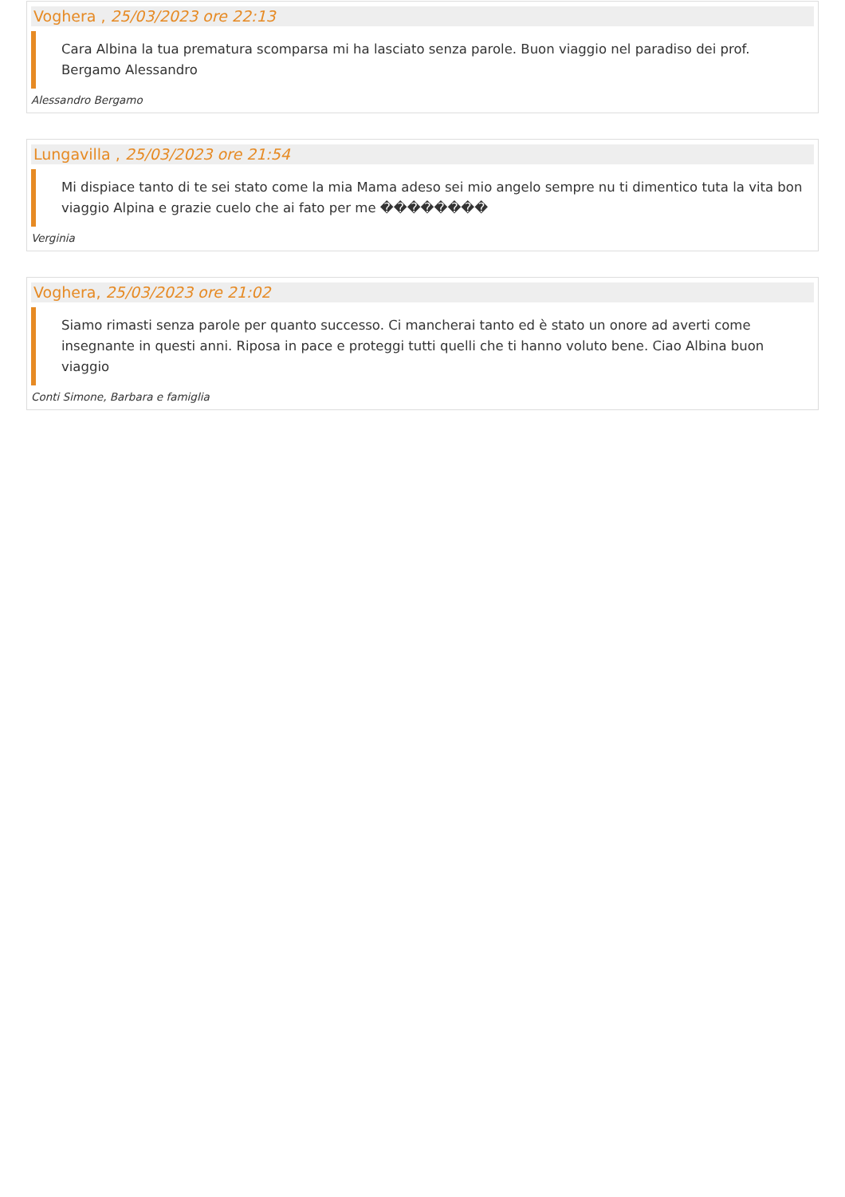Voghera , 25/03/2023 ore 22:13
Cara Albina la tua prematura scomparsa mi ha lasciato senza parole. Buon viaggio nel paradiso dei prof. Bergamo Alessandro
Alessandro Bergamo
Lungavilla , 25/03/2023 ore 21:54
Mi dispiace tanto di te sei stato come la mia Mama adeso sei mio angelo sempre nu ti dimentico tuta la vita bon viaggio Alpina e grazie cuelo che ai fato per me ��������
Verginia
Voghera, 25/03/2023 ore 21:02
Siamo rimasti senza parole per quanto successo. Ci mancherai tanto ed è stato un onore ad averti come insegnante in questi anni. Riposa in pace e proteggi tutti quelli che ti hanno voluto bene. Ciao Albina buon viaggio
Conti Simone, Barbara e famiglia